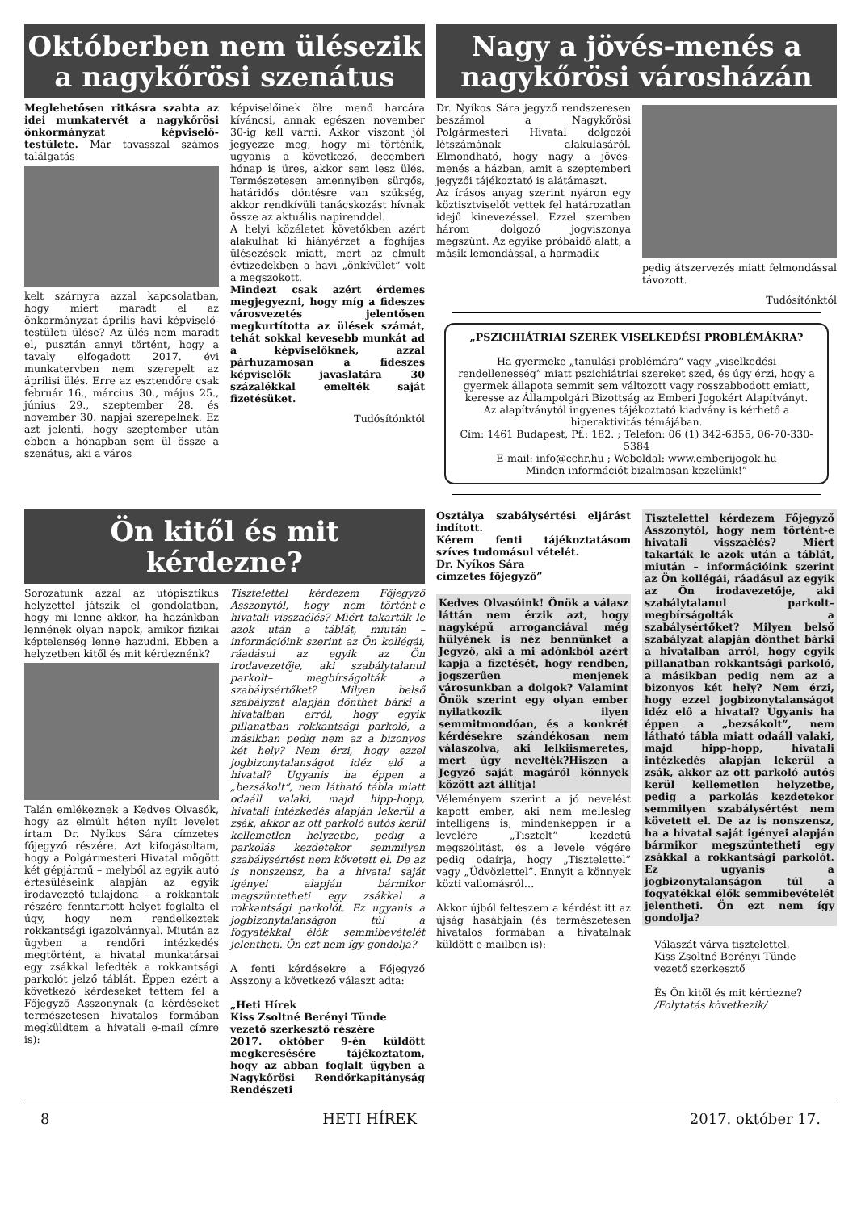Októberben nem ülésezik a nagykőrösi szenátus
Meglehetősen ritkásra szabta az idei munkatervét a nagykőrösi önkormányzat képviselő-testülete. Már tavasszal számos találgatás
kelt szárnyra azzal kapcsolatban, hogy miért maradt el az önkormányzat április havi képviselő-testületi ülése? Az ülés nem maradt el, pusztán annyi történt, hogy a tavaly elfogadott 2017. évi munkatervben nem szerepelt az áprilisi ülés. Erre az esztendőre csak február 16., március 30., május 25., június 29., szeptember 28. és november 30. napjai szerepelnek. Ez azt jelenti, hogy szeptember után ebben a hónapban sem ül össze a szenátus, aki a város
képviselőinek ölre menő harcára kíváncsi, annak egészen november 30-ig kell várni. Akkor viszont jól jegyezze meg, hogy mi történik, ugyanis a következő, decemberi hónap is üres, akkor sem lesz ülés. Természetesen amennyiben sürgős, határidős döntésre van szükség, akkor rendkívüli tanácskozást hívnak össze az aktuális napirenddel.
A helyi közéletet követőkben azért alakulhat ki hiányérzet a foghíjas ülésezések miatt, mert az elmúlt évtizedekben a havi „önkívület” volt a megszokott.
Mindezt csak azért érdemes megjegyezni, hogy míg a fideszes városvezetés jelentősen megkurtította az ülések számát, tehát sokkal kevesebb munkát ad a képviselőknek, azzal párhuzamosan a fideszes képviselők javaslatára 30 százalékkal emelték saját fizetésüket.
Tudósítónktól
Nagy a jövés-menés a nagykőrösi városházán
Dr. Nyíkos Sára jegyző rendszeresen beszámol a Nagykőrösi Polgármesteri Hivatal dolgozói létszámának alakulásáról. Elmondható, hogy nagy a jövés-menés a házban, amit a szeptemberi jegyzői tájékoztató is alátámaszt.
Az írásos anyag szerint nyáron egy köztisztviselőt vettek fel határozatlan idejű kinevezéssel. Ezzel szemben három dolgozó jogviszonya megszűnt. Az egyike próbaidő alatt, a másik lemondással, a harmadik
pedig átszervezés miatt felmondással távozott.
Tudósítónktól
„PSZICHIÁTRIAI SZEREK VISELKEDÉSI PROBLÉMÁKRA?
Ha gyermeke „tanulási problémára” vagy „viselkedési rendellenesség” miatt pszichiátriai szereket szed, és úgy érzi, hogy a gyermek állapota semmit sem változott vagy rosszabbodott emiatt, keresse az Állampolgári Bizottság az Emberi Jogokért Alapítványt. Az alapítványtól ingyenes tájékoztató kiadvány is kérhető a hiperaktivitás témájában.
Cím: 1461 Budapest, Pf.: 182. ; Telefon: 06 (1) 342-6355, 06-70-330-5384
E-mail: info@cchr.hu ; Weboldal: www.emberijogok.hu
Minden információt bizalmasan kezelünk!”
Ön kitől és mit kérdezne?
Sorozatunk azzal az utópisztikus helyzettel játszik el gondolatban, hogy mi lenne akkor, ha hazánkban lennének olyan napok, amikor fizikai képtelenség lenne hazudni. Ebben a helyzetben kitől és mit kérdeznénk?
Talán emlékeznek a Kedves Olvasók, hogy az elmúlt héten nyílt levelet írtam Dr. Nyíkos Sára címzetes főjegyző részére. Azt kifogásoltam, hogy a Polgármesteri Hivatal mögött két gépjármű – melyből az egyik autó értesüléseink alapján az egyik irodavezető tulajdona – a rokkantak részére fenntartott helyet foglalta el úgy, hogy nem rendelkeztek rokkantsági igazolvánnyal. Miután az ügyben a rendőri intézkedés megtörtént, a hivatal munkatársai egy zsákkal lefedték a rokkantsági parkolót jelző táblát. Éppen ezért a következő kérdéseket tettem fel a Főjegyző Asszonynak (a kérdéseket természetesen hivatalos formában megküldtem a hivatali e-mail címre is):
Tisztelettel kérdezem Főjegyző Asszonytól, hogy nem történt-e hivatali visszaélés? Miért takarták le azok után a táblát, miután – információink szerint az Ön kollégái, ráadásul az egyik az Ön irodavezetője, aki szabálytalanul parkolt– megbírságolták a szabálysértőket? Milyen belső szabályzat alapján dönthet bárki a hivatalban arról, hogy egyik pillanatban rokkantsági parkoló, a másikban pedig nem az a bizonyos két hely? Nem érzi, hogy ezzel jogbizonytalanságot idéz elő a hivatal? Ugyanis ha éppen a „bezsákolt”, nem látható tábla miatt odaáll valaki, majd hipp-hopp, hivatali intézkedés alapján lekerül a zsák, akkor az ott parkoló autós kerül kellemetlen helyzetbe, pedig a parkolás kezdetekor semmilyen szabálysértést nem követett el. De az is nonszensz, ha a hivatal saját igényei alapján bármikor megszüntetheti egy zsákkal a rokkantsági parkolót. Ez ugyanis a jogbizonytalanságon túl a fogyatékkal élők semmibevételét jelentheti. Ön ezt nem így gondolja?
A fenti kérdésekre a Főjegyző Asszony a következő választ adta:
„Heti Hírek
Kiss Zsoltné Berényi Tünde
vezető szerkesztő részére
2017. október 9-én küldött megkeresésére tájékoztatom, hogy az abban foglalt ügyben a Nagykőrösi Rendőrkapitányság Rendészeti
Osztálya szabálysértési eljárást indított.
Kérem fenti tájékoztatásom szíves tudomásul vételét.
Dr. Nyíkos Sára
címzetes főjegyző”
Kedves Olvasóink! Önök a válasz láttán nem érzik azt, hogy nagyképű arroganciával még hülyének is néz bennünket a Jegyző, aki a mi adónkból azért kapja a fizetését, hogy rendben, jogszerűen menjenek városunkban a dolgok? Valamint Önök szerint egy olyan ember nyilatkozik ilyen semmitmondóan, és a konkrét kérdésekre szándékosan nem válaszolva, aki lelkiismeretes, mert úgy nevelték?Hiszen a Jegyző saját magáról könnyek között azt állítja!
Véleményem szerint a jó nevelést kapott ember, aki nem mellesleg intelligens is, mindenképpen ír a levelére „Tisztelt” kezdetű megszólítást, és a levele végére pedig odaírja, hogy „Tisztelettel” vagy „Üdvözlettel”. Ennyit a könnyek közti vallomásról…
Akkor újból felteszem a kérdést itt az újság hasábjain (és természetesen hivatalos formában a hivatalnak küldött e-mailben is):
Tisztelettel kérdezem Főjegyző Asszonytól, hogy nem történt-e hivatali visszaélés? Miért takarták le azok után a táblát, miután – információink szerint az Ön kollégái, ráadásul az egyik az Ön irodavezetője, aki szabálytalanul parkolt– megbírságolták a szabálysértőket? Milyen belső szabályzat alapján dönthet bárki a hivatalban arról, hogy egyik pillanatban rokkantsági parkoló, a másikban pedig nem az a bizonyos két hely? Nem érzi, hogy ezzel jogbizonytalanságot idéz elő a hivatal? Ugyanis ha éppen a „bezsákolt”, nem látható tábla miatt odaáll valaki, majd hipp-hopp, hivatali intézkedés alapján lekerül a zsák, akkor az ott parkoló autós kerül kellemetlen helyzetbe, pedig a parkolás kezdetekor semmilyen szabálysértést nem követett el. De az is nonszensz, ha a hivatal saját igényei alapján bármikor megszüntetheti egy zsákkal a rokkantsági parkolót. Ez ugyanis a jogbizonytalanságon túl a fogyatékkal élők semmibevételét jelentheti. Ön ezt nem így gondolja?
Válaszát várva tisztelettel,
Kiss Zsoltné Berényi Tünde
vezető szerkesztő
És Ön kitől és mit kérdezne?
/Folytatás következik/
8 HETI HÍREK 2017. október 17.